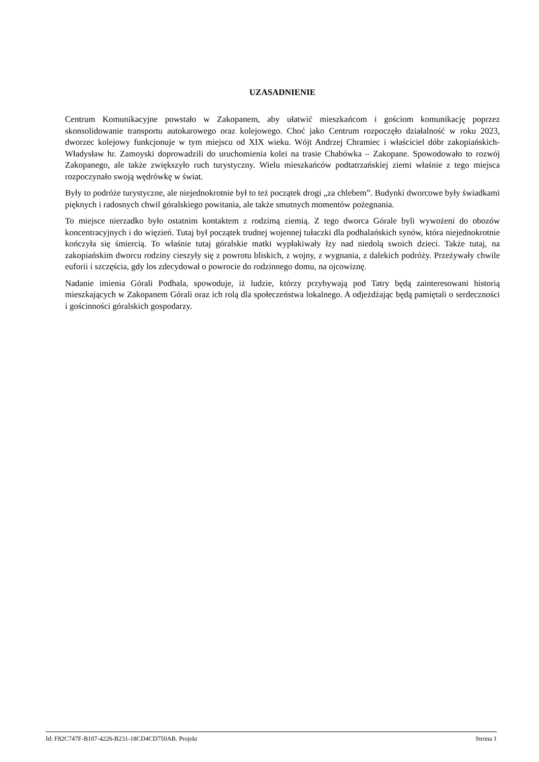UZASADNIENIE
Centrum Komunikacyjne powstało w Zakopanem, aby ułatwić mieszkańcom i gościom komunikację poprzez skonsolidowanie transportu autokarowego oraz kolejowego. Choć jako Centrum rozpoczęło działalność w roku 2023, dworzec kolejowy funkcjonuje w tym miejscu od XIX wieku. Wójt Andrzej Chramiec i właściciel dóbr zakopiańskich- Władysław hr. Zamoyski doprowadzili do uruchomienia kolei na trasie Chabówka – Zakopane. Spowodowało to rozwój Zakopanego, ale także zwiększyło ruch turystyczny. Wielu mieszkańców podtatrzańskiej ziemi właśnie z tego miejsca rozpoczynało swoją wędrówkę w świat.
Były to podróże turystyczne, ale niejednokrotnie był to też początek drogi „za chlebem”. Budynki dworcowe były świadkami pięknych i radosnych chwil góralskiego powitania, ale także smutnych momentów pożegnania.
To miejsce nierzadko było ostatnim kontaktem z rodzimą ziemią. Z tego dworca Górale byli wywożeni do obozów koncentracyjnych i do więzień. Tutaj był początek trudnej wojennej tułaczki dla podhalańskich synów, która niejednokrotnie kończyła się śmiercią. To właśnie tutaj góralskie matki wypłakiwały łzy nad niedolą swoich dzieci. Także tutaj, na zakopiańskim dworcu rodziny cieszyły się z powrotu bliskich, z wojny, z wygnania, z dalekich podróży. Przeżywały chwile euforii i szczęścia, gdy los zdecydował o powrocie do rodzinnego domu, na ojcowiznę.
Nadanie imienia Górali Podhala, spowoduje, iż ludzie, którzy przybywają pod Tatry będą zainteresowani historią mieszkających w Zakopanem Górali oraz ich rolą dla społeczeństwa lokalnego. A odjeżdżając będą pamiętali o serdeczności i gościnności góralskich gospodarzy.
Id: F82C747F-B107-4226-B231-18CD4CD750AB. Projekt Strona 1